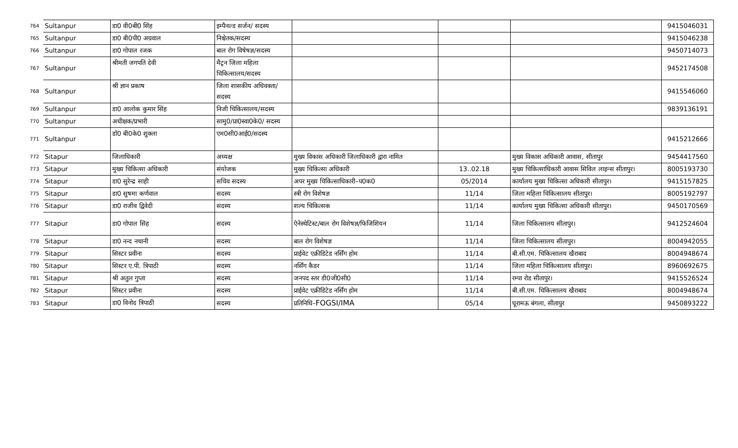| 764 | Sultanpur | डा0 वी0बी0 सिंह | इम्पैनल्ड सर्जन/ सदस्य | | | | 9415046031 |
| 765 | Sultanpur | डा0 बी0पी0 अग्रवाल | निश्चेतक/सदस्य | | | | 9415046238 |
| 766 | Sultanpur | डा0 गोपाल रजक | बाल रोग विषेषज्ञ/सदस्य | | | | 9450714073 |
| 767 | Sultanpur | श्रीमती जगपति देवी | मैट्रन जिला महिला चिकित्सालय/सदस्य | | | | 9452174508 |
| 768 | Sultanpur | श्री ज्ञान प्रकाष | जिला शासकीय अधिवक्ता/सदस्य | | | | 9415546060 |
| 769 | Sultanpur | डा0 आलोक कुमार सिंह | निजी चिकित्सालय/सदस्य | | | | 9839136191 |
| 770 | Sultanpur | अधीक्षक/प्रभारी | सामु0/प्रा0स्वा0के0/ सदस्य | | | | |
| 771 | Sultanpur | डॉ0 बी0के0 शुक्ला | एम0सी0आई0/सदस्य | | | | 9415212666 |
| 772 | Sitapur | जिलाधिकारी | अध्यक्ष | मुख्य विकास अधिकारी जिलाधिकारी द्वारा नामित | | मुख्य विकास अधिकारी आवास, सीतापुर | 9454417560 |
| 773 | Sitapur | मुख्य चिकित्सा अधिकारी | संयोजक | मुख्य चिकित्सा अधिकारी | 13..02.18 | मुख्य चिकित्साधिकारी आवास सिविल लाइन्स सीतापुर। | 8005193730 |
| 774 | Sitapur | डा0 सुरेन्द्र साही | सचिव सदस्य | अपर मुख्य चिकित्साधिकारी–प0क0 | 05/2014 | कार्यालय मुख्य चिकित्सा अधिकारी सीतापुर। | 9415157825 |
| 775 | Sitapur | डा0 सुषमा कर्णवाल | सदस्य | स्त्री रोग विशेषज्ञ | 11/14 | जिला महिला चिकित्सालय सीतापुर। | 8005192797 |
| 776 | Sitapur | डा0 राजीव द्विवेदी | सदस्य | शल्य चिकित्सक | 11/14 | कार्यालय मुख्य चिकित्सा अधिकारी सीतापुर। | 9450170569 |
| 777 | Sitapur | डा0 गोपाल सिह | सदस्य | ऐनेस्थेटिस्ट/बाल रोग विशेषज्ञ/फिजिशियन | 11/14 | जिला चिकित्सालय सीतापुर। | 9412524604 |
| 778 | Sitapur | डा0 नन्द नथानी | सदस्य | बाल रोग विशेषज्ञ | 11/14 | जिला चिकित्सालय सीतापुर। | 8004942055 |
| 779 | Sitapur | सिस्टर प्रवीना | सदस्य | प्राईवेट एक्रीडिटेड नर्सिंग होम | 11/14 | बी.सी.एम. चिकित्सालय खैराबाद | 8004948674 |
| 780 | Sitapur | सिस्टर ए.पी. त्रिपाठी | सदस्य | नर्सिंग कैडर | 11/14 | जिला महिला चिकित्सालय सीतापुर। | 8960692675 |
| 781 | Sitapur | श्री अतुल गुप्ता | सदस्य | जनपद स्तर डी0जी0सी0 | 11/14 | रम्पा रोड सीतापुर। | 9415526524 |
| 782 | Sitapur | सिस्टर प्रवीना | सदस्य | प्राईवेट एक्रीडिटेड नर्सिंग होम | 11/14 | बी.सी.एम. चिकित्सालय खैराबाद | 8004948674 |
| 783 | Sitapur | डा0 विनोद त्रिपाठी | सदस्य | प्रतिनिधि– FOGSI/IMA | 05/14 | घूरामऊ बंगला, सीतापुर | 9450893222 |